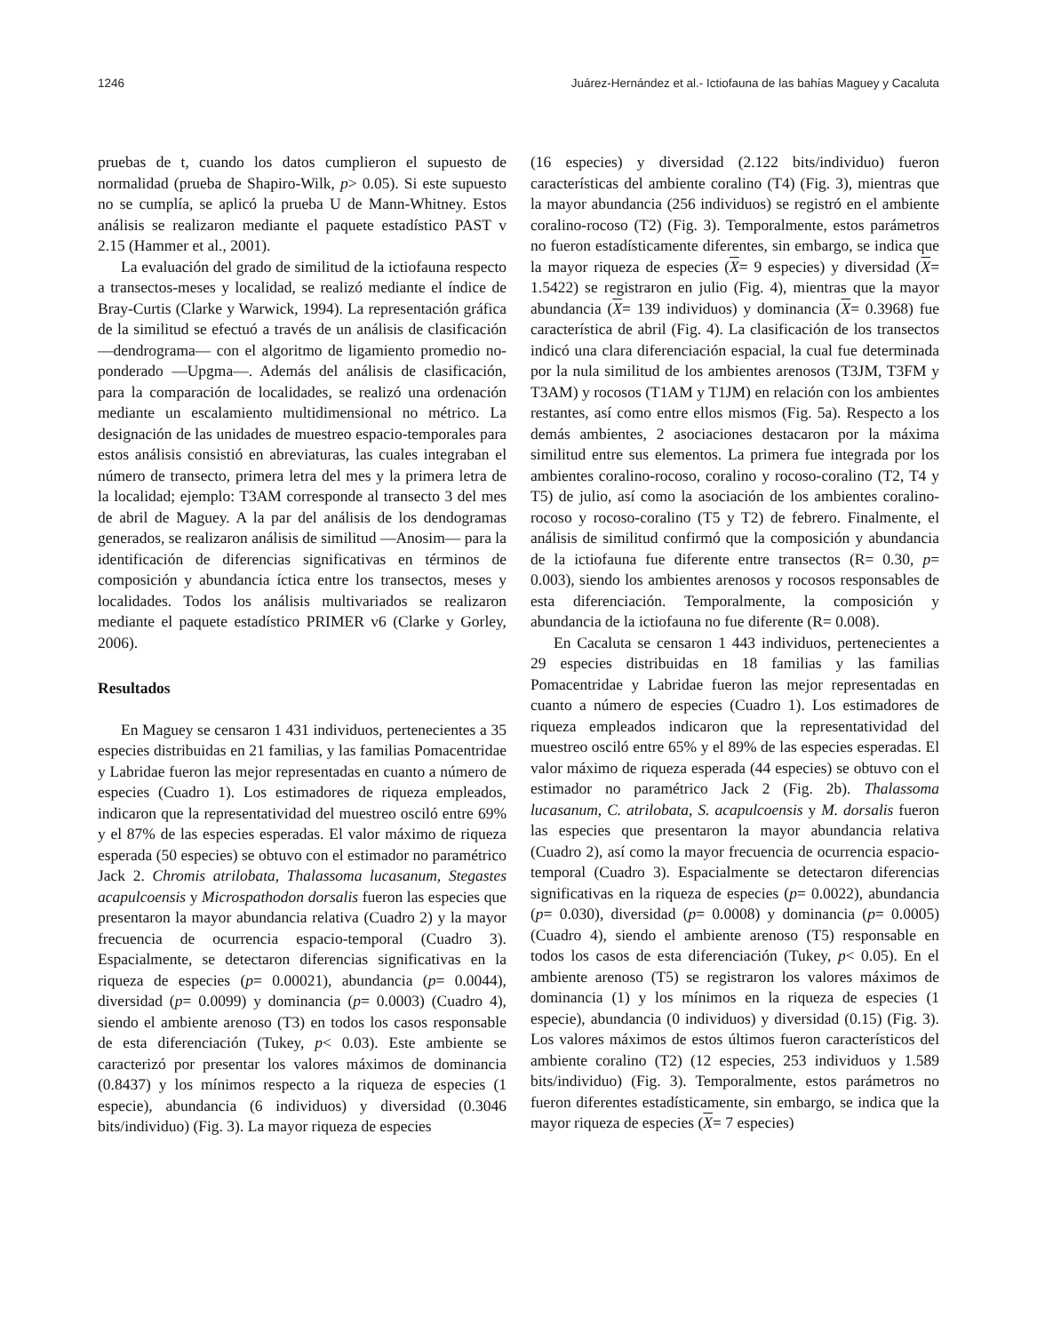1246 Juárez-Hernández et al.- Ictiofauna de las bahías Maguey y Cacaluta
pruebas de t, cuando los datos cumplieron el supuesto de normalidad (prueba de Shapiro-Wilk, p> 0.05). Si este supuesto no se cumplía, se aplicó la prueba U de Mann-Whitney. Estos análisis se realizaron mediante el paquete estadístico PAST v 2.15 (Hammer et al., 2001).
La evaluación del grado de similitud de la ictiofauna respecto a transectos-meses y localidad, se realizó mediante el índice de Bray-Curtis (Clarke y Warwick, 1994). La representación gráfica de la similitud se efectuó a través de un análisis de clasificación —dendrograma— con el algoritmo de ligamiento promedio no-ponderado —Upgma—. Además del análisis de clasificación, para la comparación de localidades, se realizó una ordenación mediante un escalamiento multidimensional no métrico. La designación de las unidades de muestreo espacio-temporales para estos análisis consistió en abreviaturas, las cuales integraban el número de transecto, primera letra del mes y la primera letra de la localidad; ejemplo: T3AM corresponde al transecto 3 del mes de abril de Maguey. A la par del análisis de los dendogramas generados, se realizaron análisis de similitud —Anosim— para la identificación de diferencias significativas en términos de composición y abundancia íctica entre los transectos, meses y localidades. Todos los análisis multivariados se realizaron mediante el paquete estadístico PRIMER v6 (Clarke y Gorley, 2006).
Resultados
En Maguey se censaron 1 431 individuos, pertenecientes a 35 especies distribuidas en 21 familias, y las familias Pomacentridae y Labridae fueron las mejor representadas en cuanto a número de especies (Cuadro 1). Los estimadores de riqueza empleados, indicaron que la representatividad del muestreo osciló entre 69% y el 87% de las especies esperadas. El valor máximo de riqueza esperada (50 especies) se obtuvo con el estimador no paramétrico Jack 2. Chromis atrilobata, Thalassoma lucasanum, Stegastes acapulcoensis y Microspathodon dorsalis fueron las especies que presentaron la mayor abundancia relativa (Cuadro 2) y la mayor frecuencia de ocurrencia espacio-temporal (Cuadro 3). Espacialmente, se detectaron diferencias significativas en la riqueza de especies (p= 0.00021), abundancia (p= 0.0044), diversidad (p= 0.0099) y dominancia (p= 0.0003) (Cuadro 4), siendo el ambiente arenoso (T3) en todos los casos responsable de esta diferenciación (Tukey, p< 0.03). Este ambiente se caracterizó por presentar los valores máximos de dominancia (0.8437) y los mínimos respecto a la riqueza de especies (1 especie), abundancia (6 individuos) y diversidad (0.3046 bits/individuo) (Fig. 3). La mayor riqueza de especies
(16 especies) y diversidad (2.122 bits/individuo) fueron características del ambiente coralino (T4) (Fig. 3), mientras que la mayor abundancia (256 individuos) se registró en el ambiente coralino-rocoso (T2) (Fig. 3). Temporalmente, estos parámetros no fueron estadísticamente diferentes, sin embargo, se indica que la mayor riqueza de especies (X= 9 especies) y diversidad (X= 1.5422) se registraron en julio (Fig. 4), mientras que la mayor abundancia (X= 139 individuos) y dominancia (X= 0.3968) fue característica de abril (Fig. 4). La clasificación de los transectos indicó una clara diferenciación espacial, la cual fue determinada por la nula similitud de los ambientes arenosos (T3JM, T3FM y T3AM) y rocosos (T1AM y T1JM) en relación con los ambientes restantes, así como entre ellos mismos (Fig. 5a). Respecto a los demás ambientes, 2 asociaciones destacaron por la máxima similitud entre sus elementos. La primera fue integrada por los ambientes coralino-rocoso, coralino y rocoso-coralino (T2, T4 y T5) de julio, así como la asociación de los ambientes coralino-rocoso y rocoso-coralino (T5 y T2) de febrero. Finalmente, el análisis de similitud confirmó que la composición y abundancia de la ictiofauna fue diferente entre transectos (R= 0.30, p= 0.003), siendo los ambientes arenosos y rocosos responsables de esta diferenciación. Temporalmente, la composición y abundancia de la ictiofauna no fue diferente (R= 0.008).
En Cacaluta se censaron 1 443 individuos, pertenecientes a 29 especies distribuidas en 18 familias y las familias Pomacentridae y Labridae fueron las mejor representadas en cuanto a número de especies (Cuadro 1). Los estimadores de riqueza empleados indicaron que la representatividad del muestreo osciló entre 65% y el 89% de las especies esperadas. El valor máximo de riqueza esperada (44 especies) se obtuvo con el estimador no paramétrico Jack 2 (Fig. 2b). Thalassoma lucasanum, C. atrilobata, S. acapulcoensis y M. dorsalis fueron las especies que presentaron la mayor abundancia relativa (Cuadro 2), así como la mayor frecuencia de ocurrencia espacio-temporal (Cuadro 3). Espacialmente se detectaron diferencias significativas en la riqueza de especies (p= 0.0022), abundancia (p= 0.030), diversidad (p= 0.0008) y dominancia (p= 0.0005) (Cuadro 4), siendo el ambiente arenoso (T5) responsable en todos los casos de esta diferenciación (Tukey, p< 0.05). En el ambiente arenoso (T5) se registraron los valores máximos de dominancia (1) y los mínimos en la riqueza de especies (1 especie), abundancia (0 individuos) y diversidad (0.15) (Fig. 3). Los valores máximos de estos últimos fueron característicos del ambiente coralino (T2) (12 especies, 253 individuos y 1.589 bits/individuo) (Fig. 3). Temporalmente, estos parámetros no fueron diferentes estadísticamente, sin embargo, se indica que la mayor riqueza de especies (X= 7 especies)